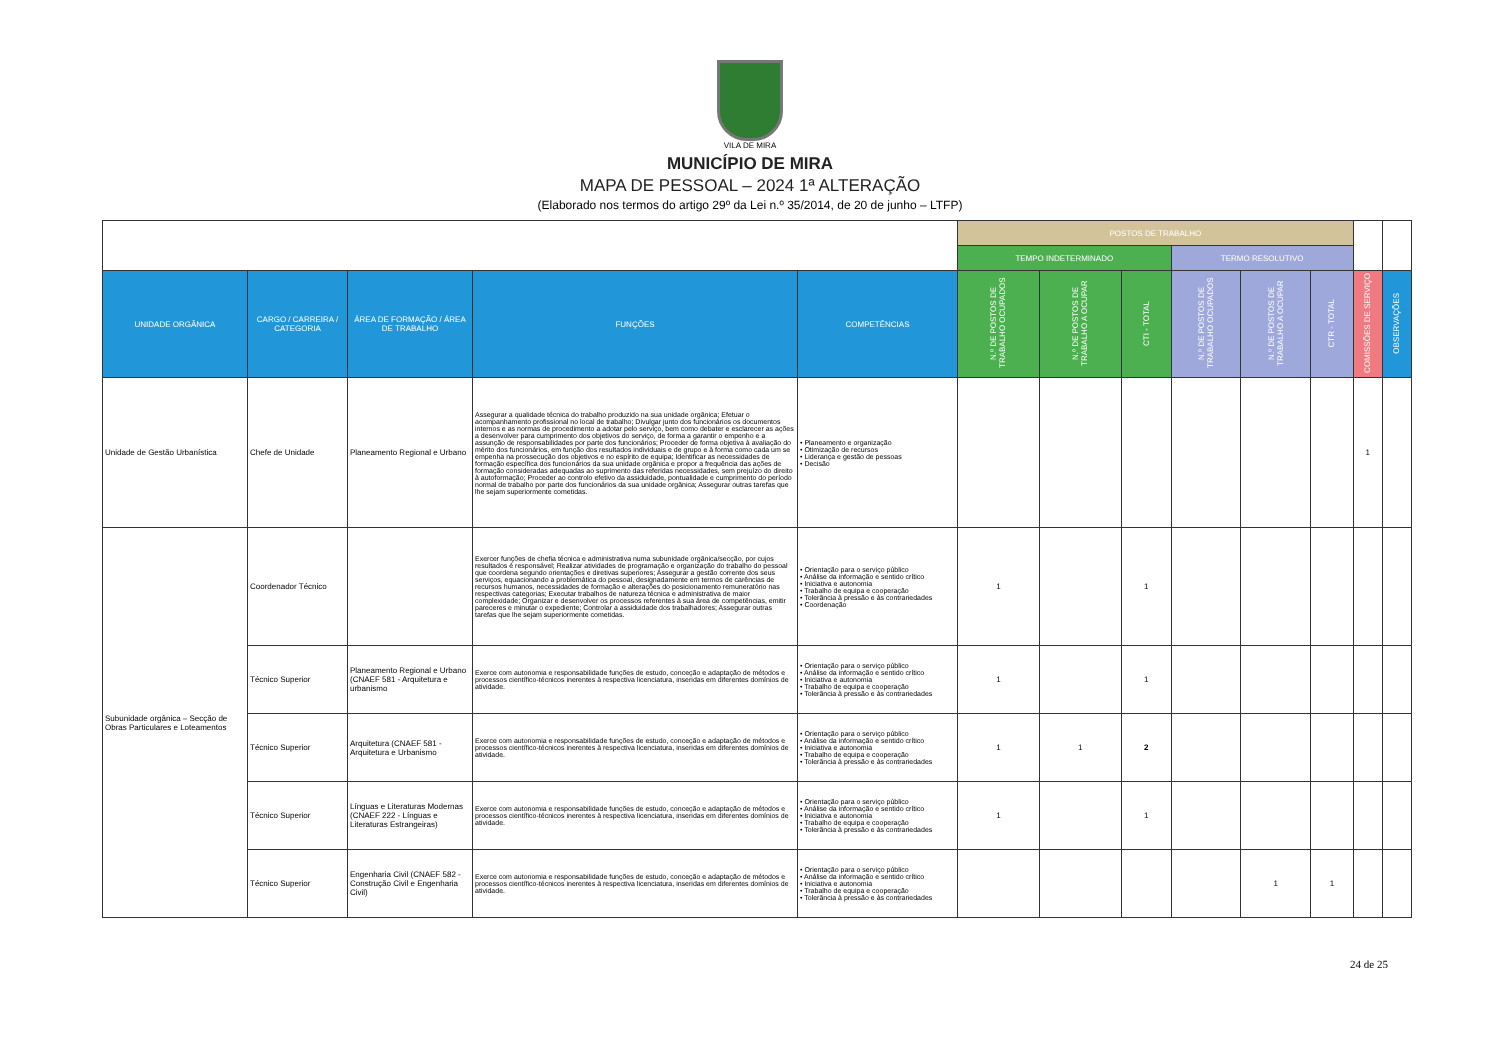VILA DE MIRA
MUNICÍPIO DE MIRA
MAPA DE PESSOAL – 2024 1ª ALTERAÇÃO
(Elaborado nos termos do artigo 29º da Lei n.º 35/2014, de 20 de junho – LTFP)
| | | | | | POSTOS DE TRABALHO | | | | | | | |
| | | | | | TEMPO INDETERMINADO | | | TERMO RESOLUTIVO | | | | |
| UNIDADE ORGÂNICA | CARGO / CARREIRA / CATEGORIA | ÁREA DE FORMAÇÃO / ÁREA DE TRABALHO | FUNÇÕES | COMPETÊNCIAS | N.º DE POSTOS DE TRABALHO OCUPADOS | N.º DE POSTOS DE TRABALHO A OCUPAR | CTI - TOTAL | N.º DE POSTOS DE TRABALHO OCUPADOS | N.º DE POSTOS DE TRABALHO A OCUPAR | CTR - TOTAL | COMISSÕES DE SERVIÇO | OBSERVAÇÕES |
| Unidade de Gestão Urbanística | Chefe de Unidade | Planeamento Regional e Urbano | Assegurar a qualidade técnica do trabalho produzido na sua unidade orgânica; Efetuar o acompanhamento profissional no local de trabalho; Divulgar junto dos funcionários os documentos internos e as normas de procedimento a adotar pelo serviço, bem como debater e esclarecer as ações a desenvolver para cumprimento dos objetivos do serviço, de forma a garantir o empenho e a assunção de responsabilidades por parte dos funcionários; Proceder de forma objetiva à avaliação do mérito dos funcionários, em função dos resultados individuais e de grupo e à forma como cada um se empenha na prossecução dos objetivos e no espírito de equipa; Identificar as necessidades de formação específica dos funcionários da sua unidade orgânica e propor a frequência das ações de formação consideradas adequadas ao suprimento das referidas necessidades, sem prejuízo do direito à autoformação; Proceder ao controlo efetivo da assiduidade, pontualidade e cumprimento do período normal de trabalho por parte dos funcionários da sua unidade orgânica; Assegurar outras tarefas que lhe sejam superiormente cometidas. | • Planeamento e organização • Otimização de recursos • Liderança e gestão de pessoas • Decisão | | | | | | | 1 | |
| Subunidade orgânica – Secção de Obras Particulares e Loteamentos | Coordenador Técnico | | Exercer funções de chefia técnica e administrativa numa subunidade orgânica/secção, por cujos resultados é responsável; Realizar atividades de programação e organização do trabalho do pessoal que coordena segundo orientações e diretivas superiores; Assegurar a gestão corrente dos seus serviços, equacionando a problemática do pessoal, designadamente em termos de carências de recursos humanos, necessidades de formação e alterações do posicionamento remuneratório nas respectivas categorias; Executar trabalhos de natureza técnica e administrativa de maior complexidade; Organizar e desenvolver os processos referentes à sua área de competências, emitir pareceres e minutar o expediente; Controlar a assiduidade dos trabalhadores; Assegurar outras tarefas que lhe sejam superiormente cometidas. | • Orientação para o serviço público • Análise da informação e sentido crítico • Iniciativa e autonomia • Trabalho de equipa e cooperação • Tolerância à pressão e às contrariedades • Coordenação | 1 | | 1 | | | | | |
| | Técnico Superior | Planeamento Regional e Urbano (CNAEF 581 - Arquitetura e urbanismo | Exerce com autonomia e responsabilidade funções de estudo, conceção e adaptação de métodos e processos científico-técnicos inerentes à respectiva licenciatura, inseridas em diferentes domínios de atividade. | • Orientação para o serviço público • Análise da informação e sentido crítico • Iniciativa e autonomia • Trabalho de equipa e cooperação • Tolerância à pressão e às contrariedades | 1 | | 1 | | | | | |
| | Técnico Superior | Arquitetura (CNAEF 581 - Arquitetura e Urbanismo | Exerce com autonomia e responsabilidade funções de estudo, conceção e adaptação de métodos e processos científico-técnicos inerentes à respectiva licenciatura, inseridas em diferentes domínios de atividade. | • Orientação para o serviço público • Análise da informação e sentido crítico • Iniciativa e autonomia • Trabalho de equipa e cooperação • Tolerância à pressão e às contrariedades | 1 | 1 | 2 | | | | | |
| | Técnico Superior | Línguas e Literaturas Modernas (CNAEF 222 - Línguas e Literaturas Estrangeiras) | Exerce com autonomia e responsabilidade funções de estudo, conceção e adaptação de métodos e processos científico-técnicos inerentes à respectiva licenciatura, inseridas em diferentes domínios de atividade. | • Orientação para o serviço público • Análise da informação e sentido crítico • Iniciativa e autonomia • Trabalho de equipa e cooperação • Tolerância à pressão e às contrariedades | 1 | | 1 | | | | | |
| | Técnico Superior | Engenharia Civil (CNAEF 582 - Construção Civil e Engenharia Civil) | Exerce com autonomia e responsabilidade funções de estudo, conceção e adaptação de métodos e processos científico-técnicos inerentes à respectiva licenciatura, inseridas em diferentes domínios de atividade. | • Orientação para o serviço público • Análise da informação e sentido crítico • Iniciativa e autonomia • Trabalho de equipa e cooperação • Tolerância à pressão e às contrariedades | | | | | 1 | 1 | | |
24 de 25